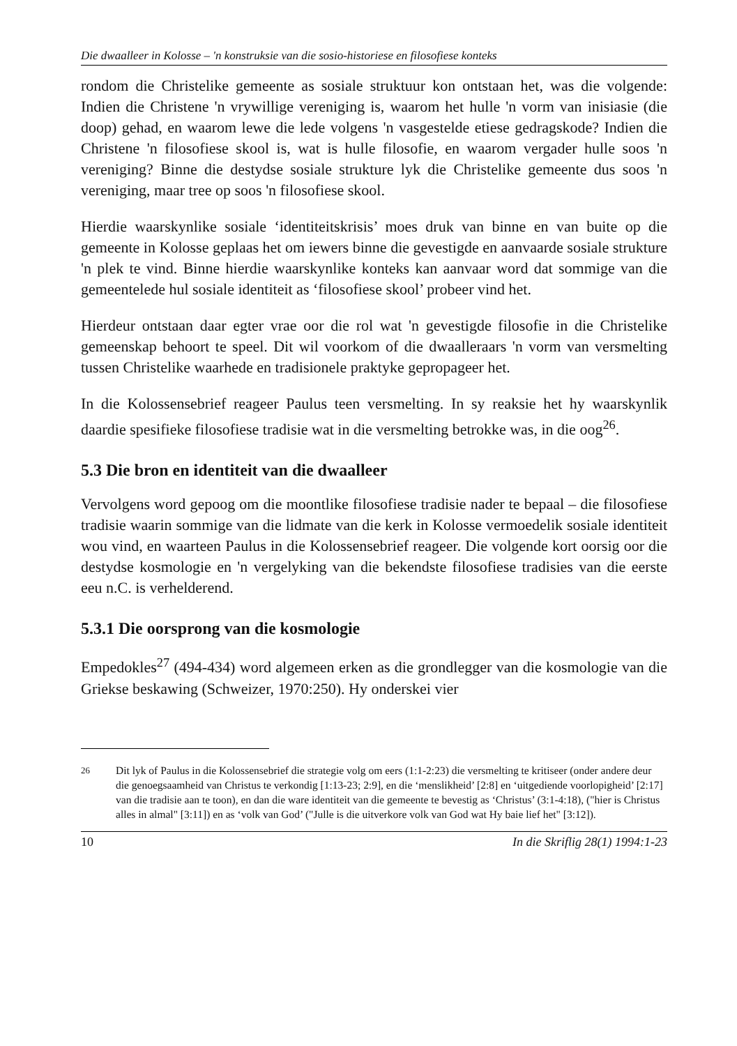Die dwaalleer in Kolosse – 'n konstruksie van die sosio-historiese en filosofiese konteks
rondom die Christelike gemeente as sosiale struktuur kon ontstaan het, was die volgende: Indien die Christene 'n vrywillige vereniging is, waarom het hulle 'n vorm van inisiasie (die doop) gehad, en waarom lewe die lede volgens 'n vasgestelde etiese gedragskode? Indien die Christene 'n filosofiese skool is, wat is hulle filosofie, en waarom vergader hulle soos 'n vereniging? Binne die destydse sosiale strukture lyk die Christelike gemeente dus soos 'n vereniging, maar tree op soos 'n filosofiese skool.
Hierdie waarskynlike sosiale ‘identiteitskrisis’ moes druk van binne en van buite op die gemeente in Kolosse geplaas het om iewers binne die gevestigde en aanvaarde sosiale strukture 'n plek te vind. Binne hierdie waarskynlike konteks kan aanvaar word dat sommige van die gemeentelede hul sosiale identiteit as ‘filosofiese skool’ probeer vind het.
Hierdeur ontstaan daar egter vrae oor die rol wat 'n gevestigde filosofie in die Christelike gemeenskap behoort te speel. Dit wil voorkom of die dwaalleraars 'n vorm van versmelting tussen Christelike waarhede en tradisionele praktyke gepropageer het.
In die Kolossensebrief reageer Paulus teen versmelting. In sy reaksie het hy waarskynlik daardie spesifieke filosofiese tradisie wat in die versmelting betrokke was, in die oog<sup>26</sup>.
5.3 Die bron en identiteit van die dwaalleer
Vervolgens word gepoog om die moontlike filosofiese tradisie nader te bepaal – die filosofiese tradisie waarin sommige van die lidmate van die kerk in Kolosse vermoedelik sosiale identiteit wou vind, en waarteen Paulus in die Kolossensebrief reageer. Die volgende kort oorsig oor die destydse kosmologie en 'n vergelyking van die bekendste filosofiese tradisies van die eerste eeu n.C. is verhelderend.
5.3.1 Die oorsprong van die kosmologie
Empedokles<sup>27</sup> (494-434) word algemeen erken as die grondlegger van die kosmologie van die Griekse beskawing (Schweizer, 1970:250). Hy onderskei vier
<sup>26</sup> Dit lyk of Paulus in die Kolossensebrief die strategie volg om eers (1:1-2:23) die versmelting te kritiseer (onder andere deur die genoegsaamheid van Christus te verkondig [1:13-23; 2:9], en die ‘menslikheid’ [2:8] en ‘uitgediende voorlopigheid’ [2:17] van die tradisie aan te toon), en dan die ware identiteit van die gemeente te bevestig as ‘Christus’ (3:1-4:18), ("hier is Christus alles in almal" [3:11]) en as ‘volk van God’ ("Julle is die uitverkore volk van God wat Hy baie lief het" [3:12]).
10 In die Skriflig 28(1) 1994:1-23